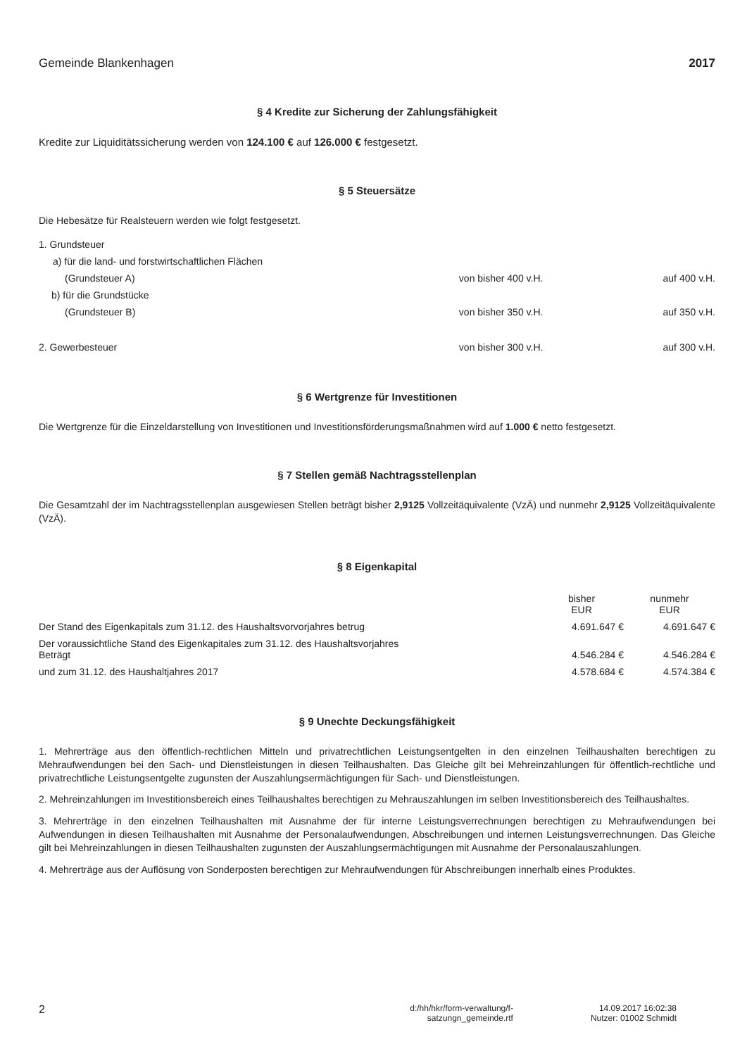Gemeinde Blankenhagen 2017
§ 4 Kredite zur Sicherung der Zahlungsfähigkeit
Kredite zur Liquiditätssicherung werden von 124.100 € auf 126.000 € festgesetzt.
§ 5 Steuersätze
Die Hebesätze für Realsteuern werden wie folgt festgesetzt.
| 1. Grundsteuer | | |
| a) für die land- und forstwirtschaftlichen Flächen | | |
| (Grundsteuer A) | von bisher 400 v.H. | auf 400 v.H. |
| b) für die Grundstücke | | |
| (Grundsteuer B) | von bisher 350 v.H. | auf 350 v.H. |
| 2. Gewerbesteuer | von bisher 300 v.H. | auf 300 v.H. |
§ 6 Wertgrenze für Investitionen
Die Wertgrenze für die Einzeldarstellung von Investitionen und Investitionsförderungsmaßnahmen wird auf 1.000 € netto festgesetzt.
§ 7 Stellen gemäß Nachtragsstellenplan
Die Gesamtzahl der im Nachtragsstellenplan ausgewiesen Stellen beträgt bisher 2,9125 Vollzeitäquivalente (VzÄ) und nunmehr 2,9125 Vollzeitäquivalente (VzÄ).
§ 8 Eigenkapital
| | bisher EUR | nunmehr EUR |
| --- | --- | --- |
| Der Stand des Eigenkapitals zum 31.12. des Haushaltsvorvorjahres betrug | 4.691.647 € | 4.691.647 € |
| Der voraussichtliche Stand des Eigenkapitales zum 31.12. des Haushaltsvorjahres Beträgt | 4.546.284 € | 4.546.284 € |
| und zum 31.12. des Haushaltjahres 2017 | 4.578.684 € | 4.574.384 € |
§ 9 Unechte Deckungsfähigkeit
1. Mehrerträge aus den öffentlich-rechtlichen Mitteln und privatrechtlichen Leistungsentgelten in den einzelnen Teilhaushalten berechtigen zu Mehraufwendungen bei den Sach- und Dienstleistungen in diesen Teilhaushalten. Das Gleiche gilt bei Mehreinzahlungen für öffentlich-rechtliche und privatrechtliche Leistungsentgelte zugunsten der Auszahlungsermächtigungen für Sach- und Dienstleistungen.
2. Mehreinzahlungen im Investitionsbereich eines Teilhaushaltes berechtigen zu Mehrauszahlungen im selben Investitionsbereich des Teilhaushaltes.
3. Mehrerträge in den einzelnen Teilhaushalten mit Ausnahme der für interne Leistungsverrechnungen berechtigen zu Mehraufwendungen bei Aufwendungen in diesen Teilhaushalten mit Ausnahme der Personalaufwendungen, Abschreibungen und internen Leistungsverrechnungen. Das Gleiche gilt bei Mehreinzahlungen in diesen Teilhaushalten zugunsten der Auszahlungsermächtigungen mit Ausnahme der Personalauszahlungen.
4. Mehrerträge aus der Auflösung von Sonderposten berechtigen zur Mehraufwendungen für Abschreibungen innerhalb eines Produktes.
2 d:/hh/hkr/form-verwaltung/f-
satzungn_gemeinde.rtf 14.09.2017 16:02:38
Nutzer: 01002 Schmidt